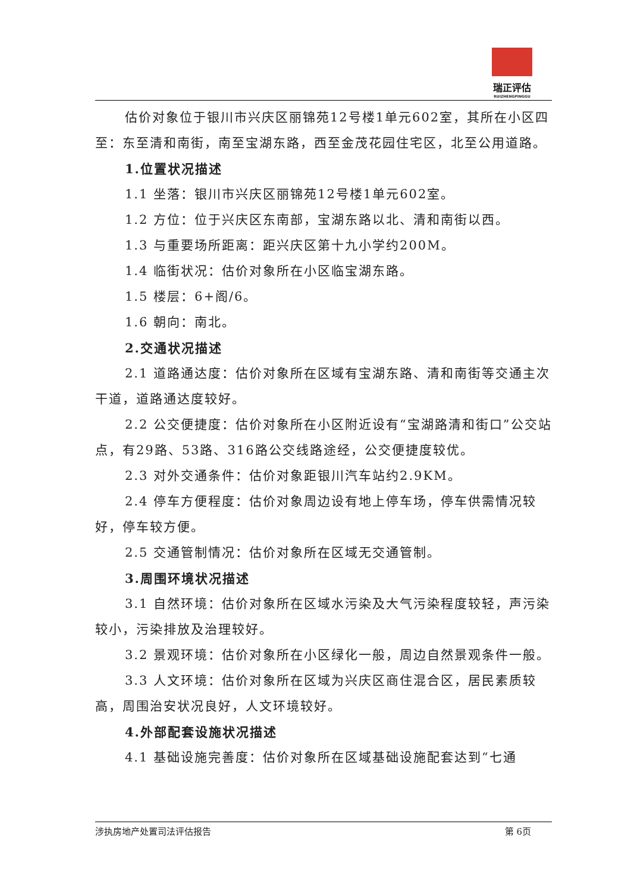瑞正评估
RUIZHENGPINGGU
估价对象位于银川市兴庆区丽锦苑12号楼1单元602室，其所在小区四至：东至清和南街，南至宝湖东路，西至金茂花园住宅区，北至公用道路。
1.位置状况描述
1.1 坐落：银川市兴庆区丽锦苑12号楼1单元602室。
1.2 方位：位于兴庆区东南部，宝湖东路以北、清和南街以西。
1.3 与重要场所距离：距兴庆区第十九小学约200M。
1.4 临街状况：估价对象所在小区临宝湖东路。
1.5 楼层：6+阁/6。
1.6 朝向：南北。
2.交通状况描述
2.1 道路通达度：估价对象所在区域有宝湖东路、清和南街等交通主次干道，道路通达度较好。
2.2 公交便捷度：估价对象所在小区附近设有“宝湖路清和街口”公交站点，有29路、53路、316路公交线路途经，公交便捷度较优。
2.3 对外交通条件：估价对象距银川汽车站约2.9KM。
2.4 停车方便程度：估价对象周边设有地上停车场，停车供需情况较好，停车较方便。
2.5 交通管制情况：估价对象所在区域无交通管制。
3.周围环境状况描述
3.1 自然环境：估价对象所在区域水污染及大气污染程度较轻，声污染较小，污染排放及治理较好。
3.2 景观环境：估价对象所在小区绿化一般，周边自然景观条件一般。
3.3 人文环境：估价对象所在区域为兴庆区商住混合区，居民素质较高，周围治安状况良好，人文环境较好。
4.外部配套设施状况描述
4.1 基础设施完善度：估价对象所在区域基础设施配套达到“七通
涉执房地产处置司法评估报告 第 6页